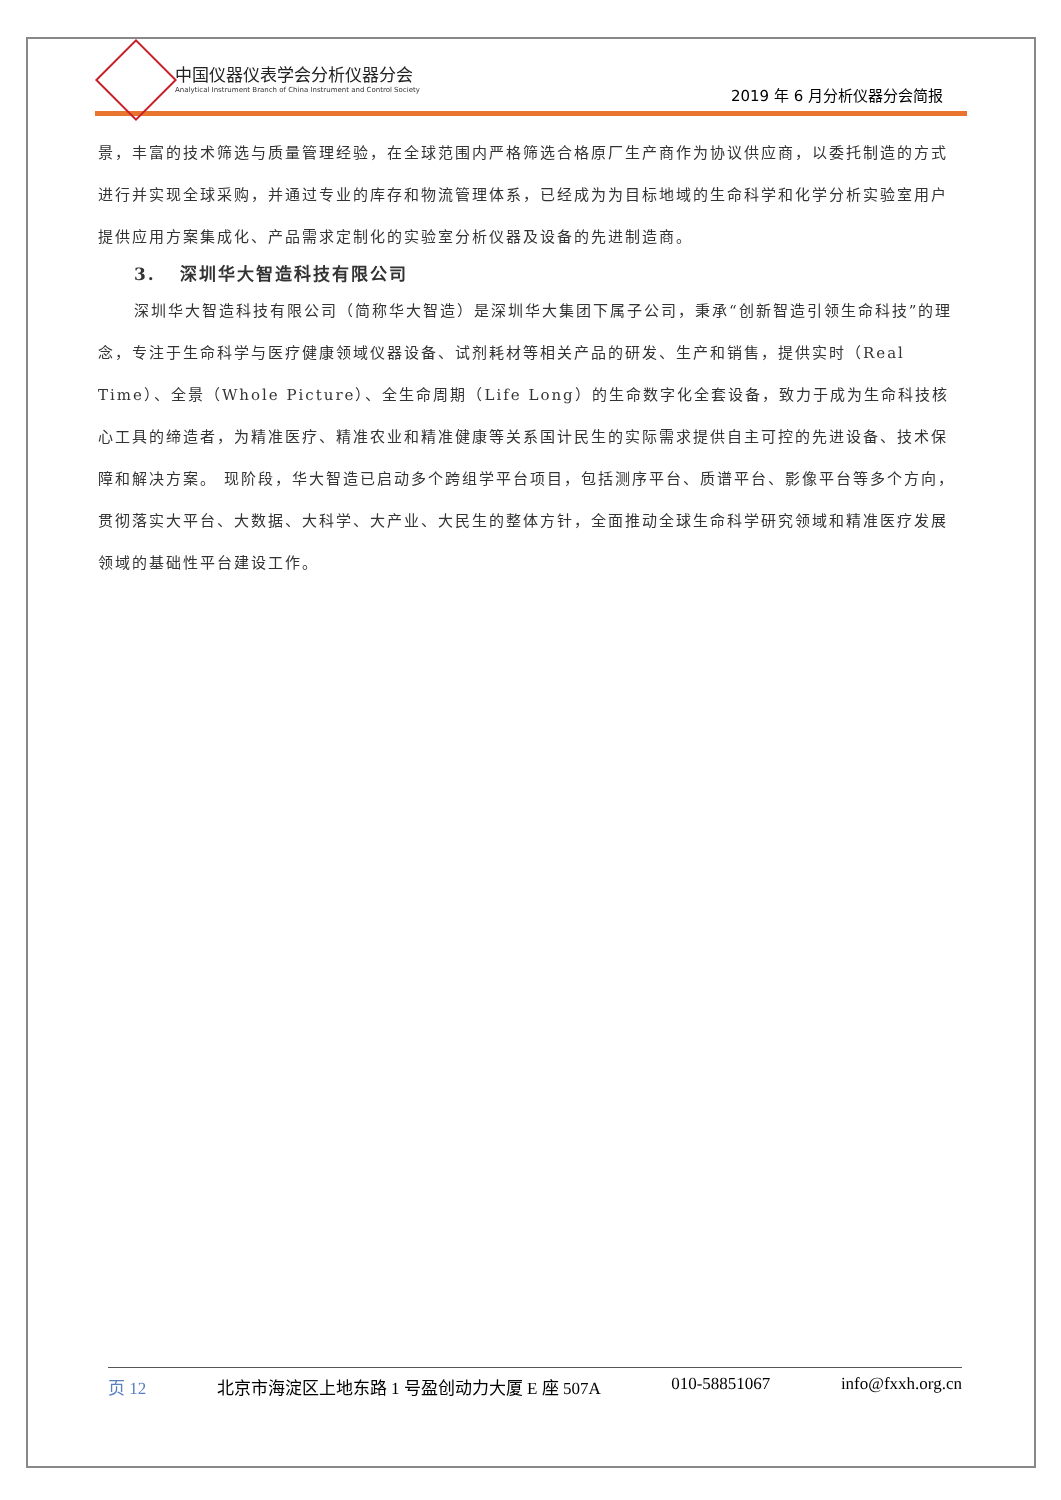中国仪器仪表学会分析仪器分会
Analytical Instrument Branch of China Instrument and Control Society
2019 年 6 月分析仪器分会简报
景，丰富的技术筛选与质量管理经验，在全球范围内严格筛选合格原厂生产商作为协议供应商，以委托制造的方式进行并实现全球采购，并通过专业的库存和物流管理体系，已经成为为目标地域的生命科学和化学分析实验室用户提供应用方案集成化、产品需求定制化的实验室分析仪器及设备的先进制造商。
3. 深圳华大智造科技有限公司
深圳华大智造科技有限公司（简称华大智造）是深圳华大集团下属子公司，秉承“创新智造引领生命科技”的理念，专注于生命科学与医疗健康领域仪器设备、试剂耗材等相关产品的研发、生产和销售，提供实时（Real Time）、全景（Whole Picture）、全生命周期（Life Long）的生命数字化全套设备，致力于成为生命科技核心工具的缔造者，为精准医疗、精准农业和精准健康等关系国计民生的实际需求提供自主可控的先进设备、技术保障和解决方案。 现阶段，华大智造已启动多个跨组学平台项目，包括测序平台、质谱平台、影像平台等多个方向，贯彻落实大平台、大数据、大科学、大产业、大民生的整体方针，全面推动全球生命科学研究领域和精准医疗发展领域的基础性平台建设工作。
页 12 北京市海淀区上地东路 1 号盈创动力大厦 E 座 507A 010-58851067 info@fxxh.org.cn